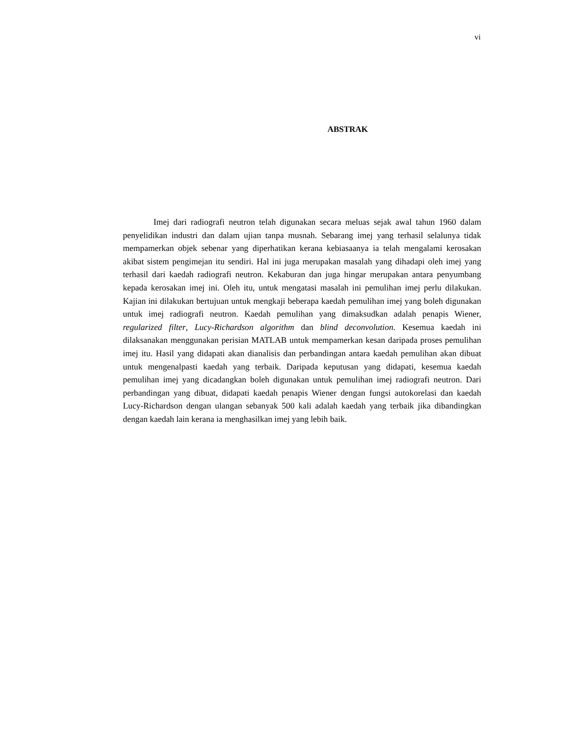vi
ABSTRAK
Imej dari radiografi neutron telah digunakan secara meluas sejak awal tahun 1960 dalam penyelidikan industri dan dalam ujian tanpa musnah. Sebarang imej yang terhasil selalunya tidak mempamerkan objek sebenar yang diperhatikan kerana kebiasaanya ia telah mengalami kerosakan akibat sistem pengimejan itu sendiri. Hal ini juga merupakan masalah yang dihadapi oleh imej yang terhasil dari kaedah radiografi neutron. Kekaburan dan juga hingar merupakan antara penyumbang kepada kerosakan imej ini. Oleh itu, untuk mengatasi masalah ini pemulihan imej perlu dilakukan. Kajian ini dilakukan bertujuan untuk mengkaji beberapa kaedah pemulihan imej yang boleh digunakan untuk imej radiografi neutron. Kaedah pemulihan yang dimaksudkan adalah penapis Wiener, regularized filter, Lucy-Richardson algorithm dan blind deconvolution. Kesemua kaedah ini dilaksanakan menggunakan perisian MATLAB untuk mempamerkan kesan daripada proses pemulihan imej itu. Hasil yang didapati akan dianalisis dan perbandingan antara kaedah pemulihan akan dibuat untuk mengenalpasti kaedah yang terbaik. Daripada keputusan yang didapati, kesemua kaedah pemulihan imej yang dicadangkan boleh digunakan untuk pemulihan imej radiografi neutron. Dari perbandingan yang dibuat, didapati kaedah penapis Wiener dengan fungsi autokorelasi dan kaedah Lucy-Richardson dengan ulangan sebanyak 500 kali adalah kaedah yang terbaik jika dibandingkan dengan kaedah lain kerana ia menghasilkan imej yang lebih baik.